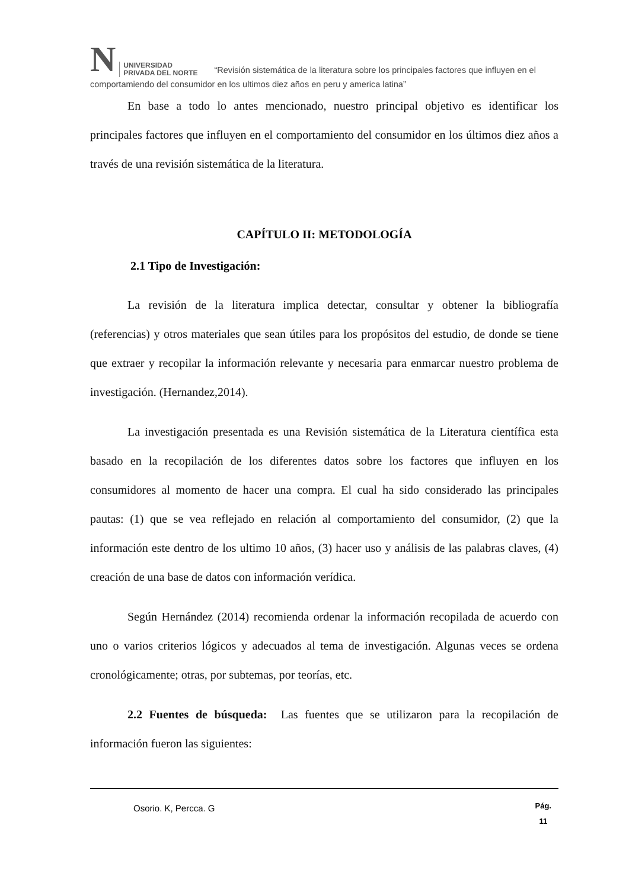N UNIVERSIDAD
PRIVADA DEL NORTE “Revisión sistemática de la literatura sobre los principales factores que influyen en el comportamiendo del consumidor en los ultimos diez años en peru y america latina”
En base a todo lo antes mencionado, nuestro principal objetivo es identificar los principales factores que influyen en el comportamiento del consumidor en los últimos diez años a través de una revisión sistemática de la literatura.
CAPÍTULO II: METODOLOGÍA
2.1 Tipo de Investigación:
La revisión de la literatura implica detectar, consultar y obtener la bibliografía (referencias) y otros materiales que sean útiles para los propósitos del estudio, de donde se tiene que extraer y recopilar la información relevante y necesaria para enmarcar nuestro problema de investigación. (Hernandez,2014).
La investigación presentada es una Revisión sistemática de la Literatura científica esta basado en la recopilación de los diferentes datos sobre los factores que influyen en los consumidores al momento de hacer una compra. El cual ha sido considerado las principales pautas: (1) que se vea reflejado en relación al comportamiento del consumidor, (2) que la información este dentro de los ultimo 10 años, (3) hacer uso y análisis de las palabras claves, (4) creación de una base de datos con información verídica.
Según Hernández (2014) recomienda ordenar la información recopilada de acuerdo con uno o varios criterios lógicos y adecuados al tema de investigación. Algunas veces se ordena cronológicamente; otras, por subtemas, por teorías, etc.
2.2 Fuentes de búsqueda: Las fuentes que se utilizaron para la recopilación de información fueron las siguientes:
Osorio. K, Percca. G Pág.
11